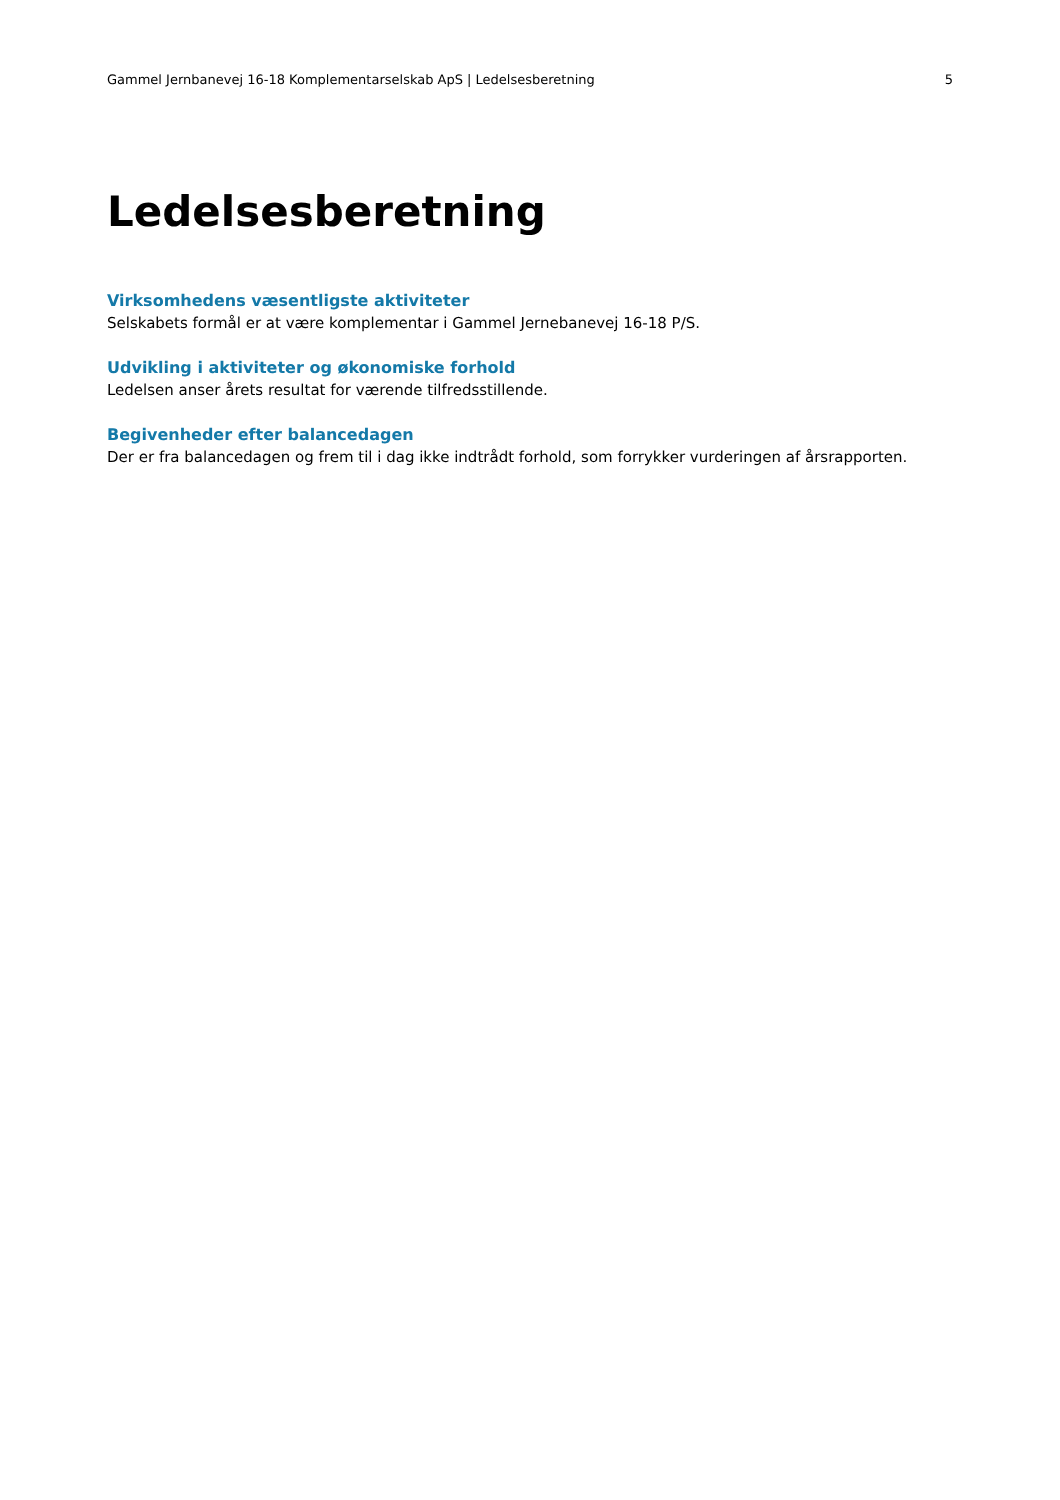Gammel Jernbanevej 16-18 Komplementarselskab ApS | Ledelsesberetning 5
Ledelsesberetning
Virksomhedens væsentligste aktiviteter
Selskabets formål er at være komplementar i Gammel Jernebanevej 16-18 P/S.
Udvikling i aktiviteter og økonomiske forhold
Ledelsen anser årets resultat for værende tilfredsstillende.
Begivenheder efter balancedagen
Der er fra balancedagen og frem til i dag ikke indtrådt forhold, som forrykker vurderingen af årsrapporten.